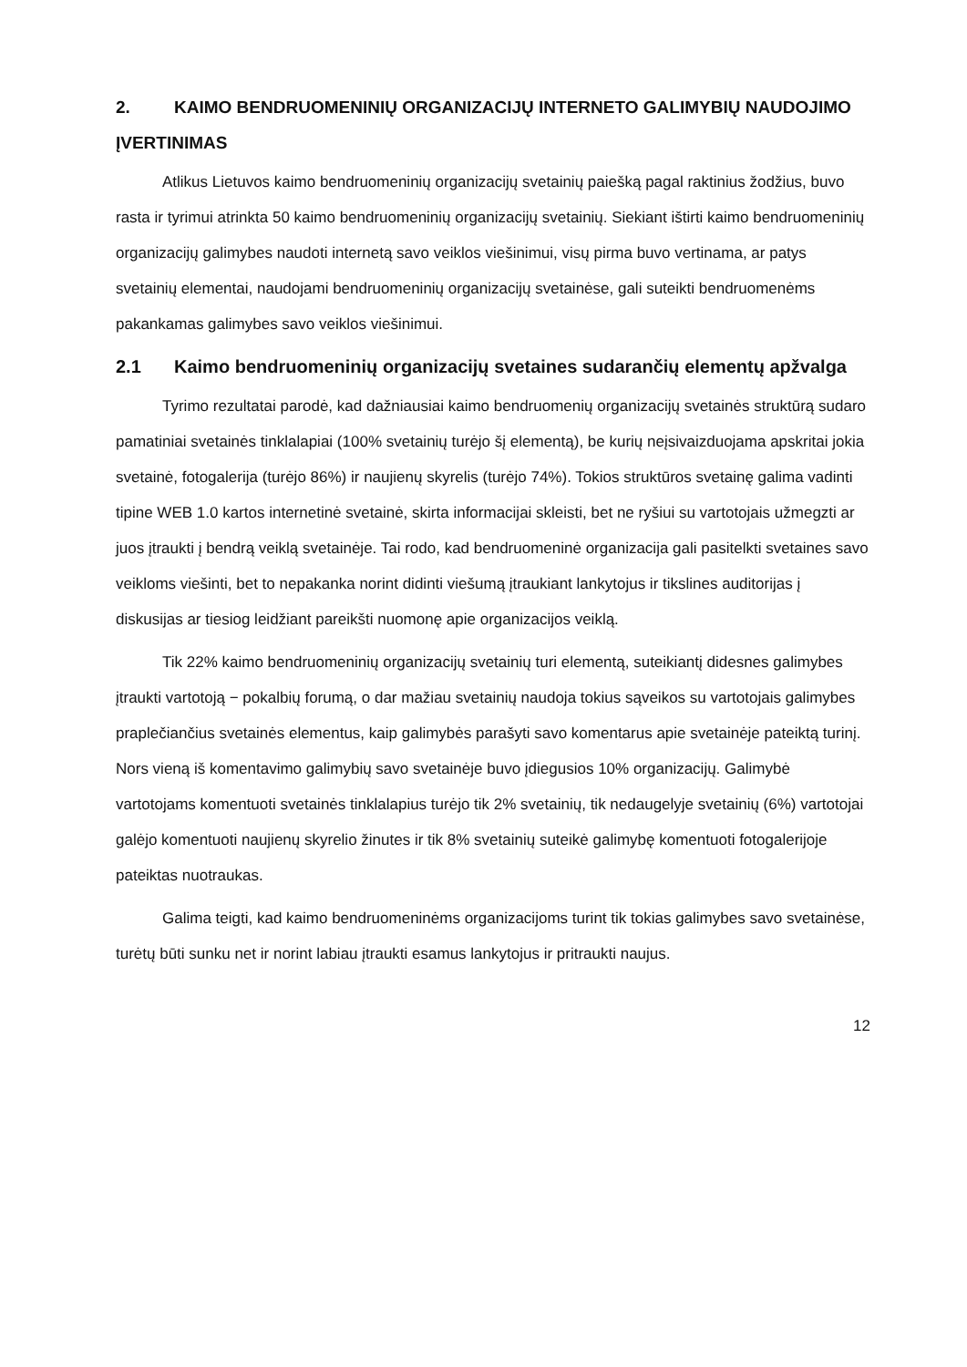2. KAIMO BENDRUOMENINIŲ ORGANIZACIJŲ INTERNETO GALIMYBIŲ NAUDOJIMO ĮVERTINIMAS
Atlikus Lietuvos kaimo bendruomeninių organizacijų svetainių paiešką pagal raktinius žodžius, buvo rasta ir tyrimui atrinkta 50 kaimo bendruomeninių organizacijų svetainių. Siekiant ištirti kaimo bendruomeninių organizacijų galimybes naudoti internetą savo veiklos viešinimui, visų pirma buvo vertinama, ar patys svetainių elementai, naudojami bendruomeninių organizacijų svetainėse, gali suteikti bendruomenėms pakankamas galimybes savo veiklos viešinimui.
2.1 Kaimo bendruomeninių organizacijų svetaines sudarančių elementų apžvalga
Tyrimo rezultatai parodė, kad dažniausiai kaimo bendruomenių organizacijų svetainės struktūrą sudaro pamatiniai svetainės tinklalapiai (100% svetainių turėjo šį elementą), be kurių neįsivaizduojama apskritai jokia svetainė, fotogalerija (turėjo 86%) ir naujienų skyrelis (turėjo 74%). Tokios struktūros svetainę galima vadinti tipine WEB 1.0 kartos internetinė svetainė, skirta informacijai skleisti, bet ne ryšiui su vartotojais užmegzti ar juos įtraukti į bendrą veiklą svetainėje. Tai rodo, kad bendruomeninė organizacija gali pasitelkti svetaines savo veikloms viešinti, bet to nepakanka norint didinti viešumą įtraukiant lankytojus ir tikslines auditorijas į diskusijas ar tiesiog leidžiant pareikšti nuomonę apie organizacijos veiklą.
Tik 22% kaimo bendruomeninių organizacijų svetainių turi elementą, suteikiantį didesnes galimybes įtraukti vartotoją − pokalbių forumą, o dar mažiau svetainių naudoja tokius sąveikos su vartotojais galimybes praplečiančius svetainės elementus, kaip galimybės parašyti savo komentarus apie svetainėje pateiktą turinį. Nors vieną iš komentavimo galimybių savo svetainėje buvo įdiegusios 10% organizacijų. Galimybė vartotojams komentuoti svetainės tinklalapius turėjo tik 2% svetainių, tik nedaugelyje svetainių (6%) vartotojai galėjo komentuoti naujienų skyrelio žinutes ir tik 8% svetainių suteikė galimybę komentuoti fotogalerijoje pateiktas nuotraukas.
Galima teigti, kad kaimo bendruomeninėms organizacijoms turint tik tokias galimybes savo svetainėse, turėtų būti sunku net ir norint labiau įtraukti esamus lankytojus ir pritraukti naujus.
12